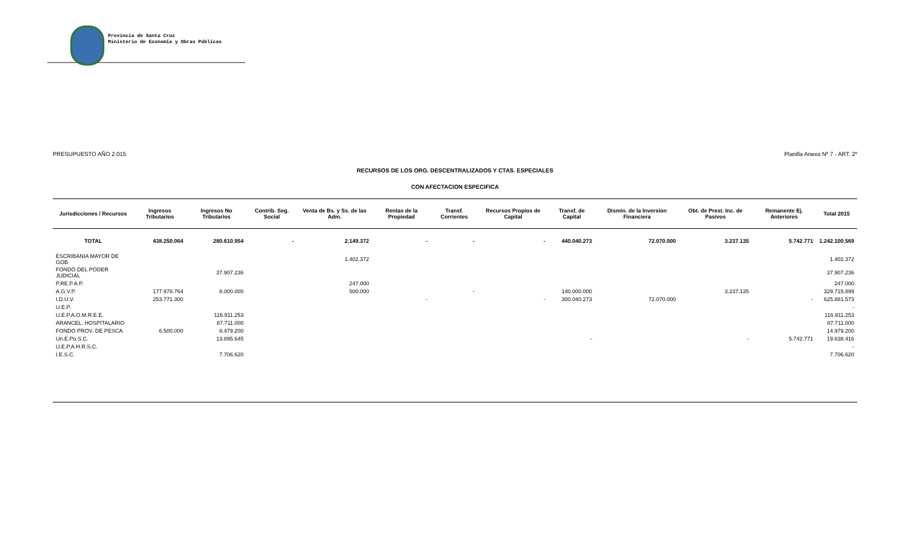Provincia de Santa Cruz
Ministerio de Economía y Obras Públicas
PRESUPUESTO AÑO 2.015 Planilla Anexa Nº 7 - ART. 2º
RECURSOS DE LOS ORG. DESCENTRALIZADOS Y CTAS. ESPECIALES
CON AFECTACION ESPECIFICA
| Jurisdicciones / Recursos | Ingresos Tributarios | Ingresos No Tributarios | Contrib. Seg. Social | Venta de Bs. y Ss. de las Adm. | Rentas de la Propiedad | Transf. Corrientes | Recursos Propios de Capital | Transf. de Capital | Dismin. de la Inversion Financiera | Obt. de Prest. Inc. de Pasivos | Remanente Ej. Anteriores | Total 2015 |
| --- | --- | --- | --- | --- | --- | --- | --- | --- | --- | --- | --- | --- |
| TOTAL | 438.250.064 | 280.610.954 | - | 2.149.372 | - | - | - | 440.040.273 | 72.070.000 | 3.237.135 | 5.742.771 | 1.242.100.569 |
| ESCRIBANIA MAYOR DE GOB. | | | | 1.402.372 | | | | | | | | 1.402.372 |
| FONDO DEL PODER JUDICIAL | | 37.907.236 | | | | | | | | | | 37.907.236 |
| P.RE.P.A.P. | | | | 247.000 | | | | | | | | 247.000 |
| A.G.V.P. | 177.978.764 | 8.000.000 | | 500.000 | | - | | 140.000.000 | | 3.237.135 | | 329.715.899 |
| I.D.U.V. | 253.771.300 | | | | - | | - | 300.040.273 | 72.070.000 | | - | 625.881.573 |
| U.E.P. | | | | | | | | | | | | - |
| U.E.P.A.O.M.R.E.E. | | 116.911.253 | | | | | | | | | | 116.911.253 |
| ARANCEL. HOSPITALARIO | | 87.711.000 | | | | | | | | | | 87.711.000 |
| FONDO PROV. DE PESCA | 6.500.000 | 8.479.200 | | | | | | | | | | 14.979.200 |
| Un.E.Po.S.C. | | 13.895.645 | | | | | | - | | - | 5.742.771 | 19.638.416 |
| U.E.P.A.H.R.S.C. | | | | | | | | | | | | - |
| I.E.S.C. | | 7.706.620 | | | | | | | | | | 7.706.620 |